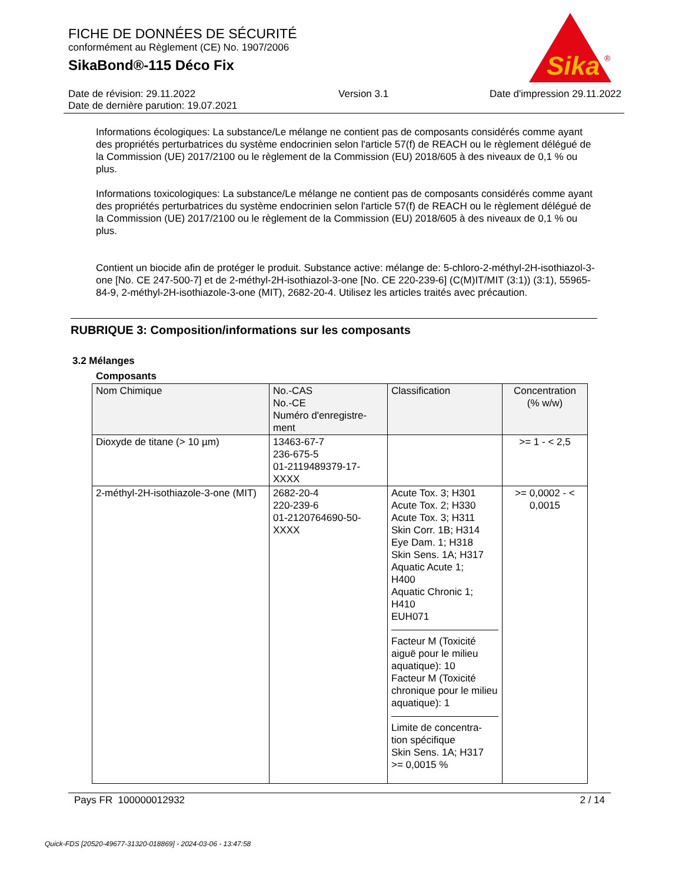FICHE DE DONNÉES DE SÉCURITÉ
conformément au Règlement (CE) No. 1907/2006
SikaBond®-115 Déco Fix
Sika
®
Date de révision: 29.11.2022
Date de dernière parution: 19.07.2021
Version 3.1 Date d'impression 29.11.2022
Informations écologiques: La substance/Le mélange ne contient pas de composants considérés comme ayant des propriétés perturbatrices du système endocrinien selon l'article 57(f) de REACH ou le règlement délégué de la Commission (UE) 2017/2100 ou le règlement de la Commission (EU) 2018/605 à des niveaux de 0,1 % ou plus.
Informations toxicologiques: La substance/Le mélange ne contient pas de composants considérés comme ayant des propriétés perturbatrices du système endocrinien selon l'article 57(f) de REACH ou le règlement délégué de la Commission (UE) 2017/2100 ou le règlement de la Commission (EU) 2018/605 à des niveaux de 0,1 % ou plus.
Contient un biocide afin de protéger le produit. Substance active: mélange de: 5-chloro-2-méthyl-2H-isothiazol-3-one [No. CE 247-500-7] et de 2-méthyl-2H-isothiazol-3-one [No. CE 220-239-6] (C(M)IT/MIT (3:1)) (3:1), 55965-84-9, 2-méthyl-2H-isothiazole-3-one (MIT), 2682-20-4. Utilisez les articles traités avec précaution.
RUBRIQUE 3: Composition/informations sur les composants
3.2 Mélanges
Composants
| Nom Chimique | No.-CAS No.-CE Numéro d'enregistre- ment | Classification | Concentration (% w/w) |
| --- | --- | --- | --- |
| Dioxyde de titane (> 10 µm) | 13463-67-7 236-675-5 01-2119489379-17- XXXX | | >= 1 - < 2,5 |
| 2-méthyl-2H-isothiazole-3-one (MIT) | 2682-20-4 220-239-6 01-2120764690-50- XXXX | Acute Tox. 3; H301 Acute Tox. 2; H330 Acute Tox. 3; H311 Skin Corr. 1B; H314 Eye Dam. 1; H318 Skin Sens. 1A; H317 Aquatic Acute 1; H400 Aquatic Chronic 1; H410 EUH071 Facteur M (Toxicité aiguë pour le milieu aquatique): 10 Facteur M (Toxicité chronique pour le milieu aquatique): 1 Limite de concentra- tion spécifique Skin Sens. 1A; H317 >= 0,0015 % | >= 0,0002 - < 0,0015 |
Pays FR 100000012932 2 / 14
Quick-FDS [20520-49677-31320-018869] - 2024-03-06 - 13:47:58